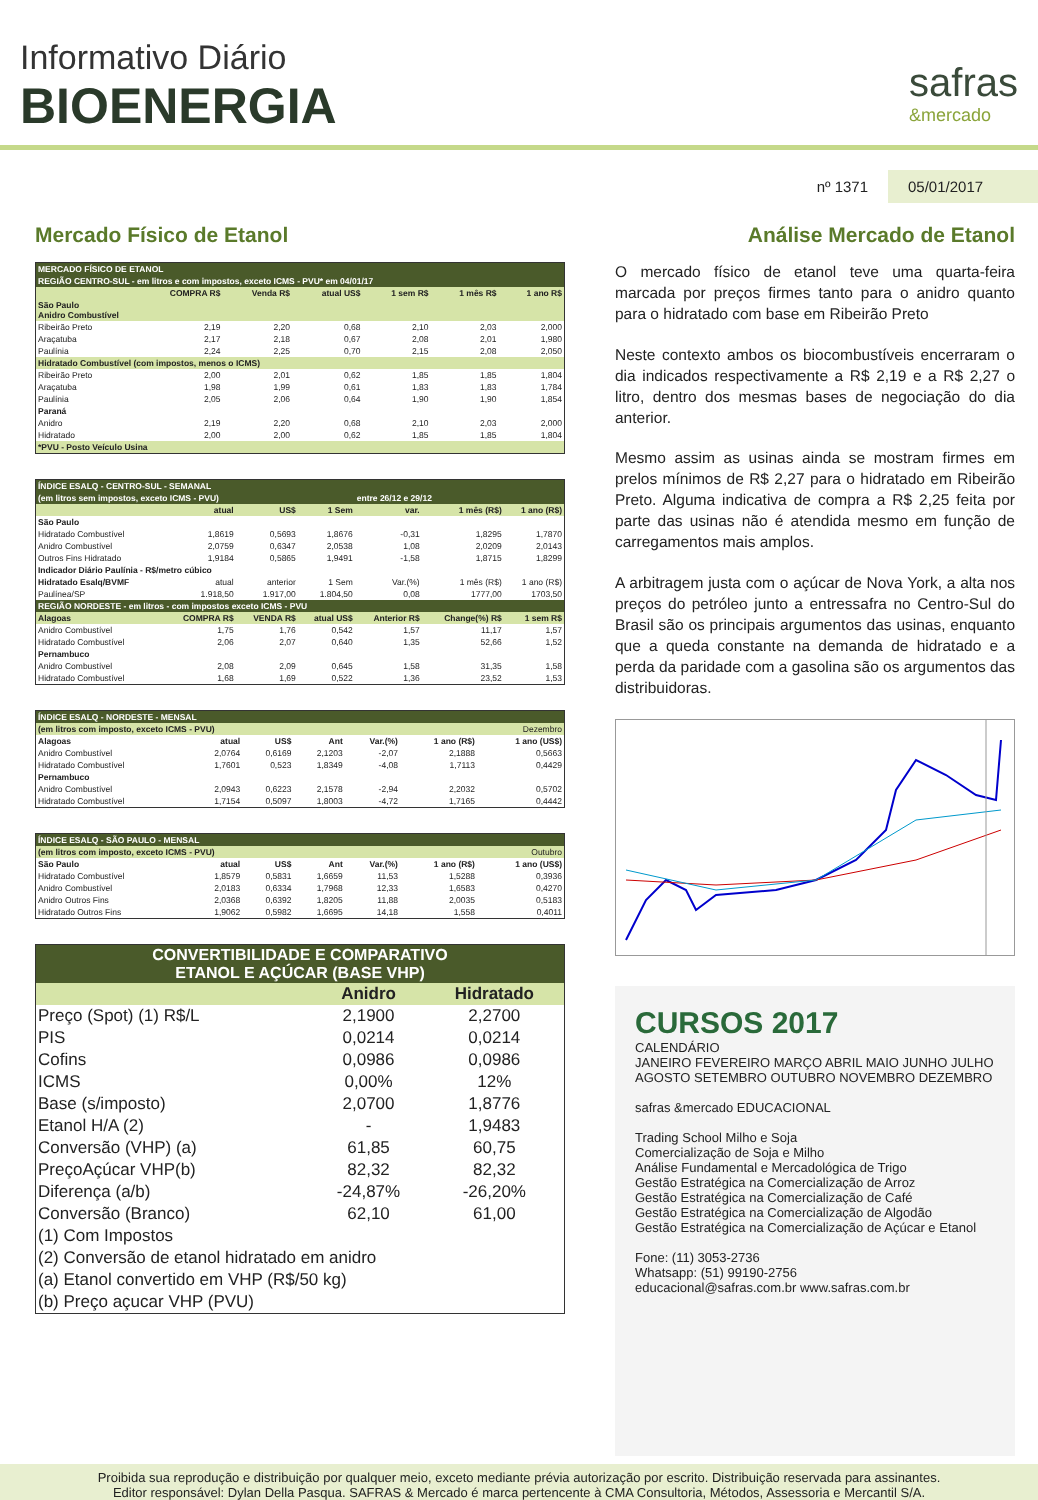Informativo Diário
BIOENERGIA
safras
&mercado
nº 1371 05/01/2017
Mercado Físico de Etanol
| MERCADO FÍSICO DE ETANOL | | | | | | |
| REGIÃO CENTRO-SUL - em litros e com impostos, exceto ICMS - PVU* em 04/01/17 | | | | | | |
| | COMPRA R$ | Venda R$ | atual US$ | 1 sem R$ | 1 mês R$ | 1 ano R$ |
| São Paulo Anidro Combustível | | | | | | |
| Ribeirão Preto | 2,19 | 2,20 | 0,68 | 2,10 | 2,03 | 2,000 |
| Araçatuba | 2,17 | 2,18 | 0,67 | 2,08 | 2,01 | 1,980 |
| Paulínia | 2,24 | 2,25 | 0,70 | 2,15 | 2,08 | 2,050 |
| Hidratado Combustível (com impostos, menos o ICMS) | | | | | | |
| Ribeirão Preto | 2,00 | 2,01 | 0,62 | 1,85 | 1,85 | 1,804 |
| Araçatuba | 1,98 | 1,99 | 0,61 | 1,83 | 1,83 | 1,784 |
| Paulínia | 2,05 | 2,06 | 0,64 | 1,90 | 1,90 | 1,854 |
| Paraná | | | | | | |
| Anidro | 2,19 | 2,20 | 0,68 | 2,10 | 2,03 | 2,000 |
| Hidratado | 2,00 | 2,00 | 0,62 | 1,85 | 1,85 | 1,804 |
| *PVU - Posto Veículo Usina | | | | | | |
| ÍNDICE ESALQ - CENTRO-SUL - SEMANAL | | | | | | |
| (em litros sem impostos, exceto ICMS - PVU) | | | | entre 26/12 e 29/12 | | |
| | atual | US$ | 1 Sem | var. | 1 mês (R$) | 1 ano (R$) |
| São Paulo | | | | | | |
| Hidratado Combustível | 1,8619 | 0,5693 | 1,8676 | -0,31 | 1,8295 | 1,7870 |
| Anidro Combustível | 2,0759 | 0,6347 | 2,0538 | 1,08 | 2,0209 | 2,0143 |
| Outros Fins Hidratado | 1,9184 | 0,5865 | 1,9491 | -1,58 | 1,8715 | 1,8299 |
| Indicador Diário Paulínia - R$/metro cúbico | | | | | | |
| Hidratado Esalq/BVMF | atual | anterior | 1 Sem | Var.(%) | 1 mês (R$) | 1 ano (R$) |
| Paulínea/SP | 1.918,50 | 1.917,00 | 1.804,50 | 0,08 | 1777,00 | 1703,50 |
| REGIÃO NORDESTE - em litros - com impostos exceto ICMS - PVU | | | | | | |
| Alagoas | COMPRA R$ | VENDA R$ | atual US$ | Anterior R$ | Change(%) R$ | 1 sem R$ |
| Anidro Combustível | 1,75 | 1,76 | 0,542 | 1,57 | 11,17 | 1,57 |
| Hidratado Combustível | 2,06 | 2,07 | 0,640 | 1,35 | 52,66 | 1,52 |
| Pernambuco | | | | | | |
| Anidro Combustível | 2,08 | 2,09 | 0,645 | 1,58 | 31,35 | 1,58 |
| Hidratado Combustível | 1,68 | 1,69 | 0,522 | 1,36 | 23,52 | 1,53 |
| ÍNDICE ESALQ - NORDESTE - MENSAL | | | | | | |
| (em litros com imposto, exceto ICMS - PVU) | | | | Dezembro | | |
| Alagoas | atual | US$ | Ant | Var.(%) | 1 ano (R$) | 1 ano (US$) |
| Anidro Combustível | 2,0764 | 0,6169 | 2,1203 | -2,07 | 2,1888 | 0,5663 |
| Hidratado Combustível | 1,7601 | 0,523 | 1,8349 | -4,08 | 1,7113 | 0,4429 |
| Pernambuco | | | | | | |
| Anidro Combustível | 2,0943 | 0,6223 | 2,1578 | -2,94 | 2,2032 | 0,5702 |
| Hidratado Combustível | 1,7154 | 0,5097 | 1,8003 | -4,72 | 1,7165 | 0,4442 |
| ÍNDICE ESALQ - SÃO PAULO - MENSAL | | | | | | |
| (em litros com imposto, exceto ICMS - PVU) | | | | Outubro | | |
| São Paulo | atual | US$ | Ant | Var.(%) | 1 ano (R$) | 1 ano (US$) |
| Hidratado Combustível | 1,8579 | 0,5831 | 1,6659 | 11,53 | 1,5288 | 0,3936 |
| Anidro Combustível | 2,0183 | 0,6334 | 1,7968 | 12,33 | 1,6583 | 0,4270 |
| Anidro Outros Fins | 2,0368 | 0,6392 | 1,8205 | 11,88 | 2,0035 | 0,5183 |
| Hidratado Outros Fins | 1,9062 | 0,5982 | 1,6695 | 14,18 | 1,558 | 0,4011 |
| CONVERTIBILIDADE E COMPARATIVO ETANOL E AÇÚCAR (BASE VHP) | | |
| | Anidro | Hidratado |
| Preço (Spot) (1) R$/L | 2,1900 | 2,2700 |
| PIS | 0,0214 | 0,0214 |
| Cofins | 0,0986 | 0,0986 |
| ICMS | 0,00% | 12% |
| Base (s/imposto) | 2,0700 | 1,8776 |
| Etanol H/A (2) | - | 1,9483 |
| Conversão (VHP) (a) | 61,85 | 60,75 |
| PreçoAçúcar VHP(b) | 82,32 | 82,32 |
| Diferença (a/b) | -24,87% | -26,20% |
| Conversão (Branco) | 62,10 | 61,00 |
| (1) Com Impostos | | |
| (2) Conversão de etanol hidratado em anidro | | |
| (a) Etanol convertido em VHP (R$/50 kg) | | |
| (b) Preço açucar VHP (PVU) | | |
Análise Mercado de Etanol
O mercado físico de etanol teve uma quarta-feira marcada por preços firmes tanto para o anidro quanto para o hidratado com base em Ribeirão Preto
Neste contexto ambos os biocombustíveis encerraram o dia indicados respectivamente a R$ 2,19 e a R$ 2,27 o litro, dentro dos mesmas bases de negociação do dia anterior.
Mesmo assim as usinas ainda se mostram firmes em prelos mínimos de R$ 2,27 para o hidratado em Ribeirão Preto. Alguma indicativa de compra a R$ 2,25 feita por parte das usinas não é atendida mesmo em função de carregamentos mais amplos.
A arbitragem justa com o açúcar de Nova York, a alta nos preços do petróleo junto a entressafra no Centro-Sul do Brasil são os principais argumentos das usinas, enquanto que a queda constante na demanda de hidratado e a perda da paridade com a gasolina são os argumentos das distribuidoras.
CURSOS 2017
CALENDÁRIO
JANEIRO FEVEREIRO MARÇO ABRIL MAIO JUNHO JULHO AGOSTO SETEMBRO OUTUBRO NOVEMBRO DEZEMBRO
safras &mercado EDUCACIONAL
Trading School Milho e Soja
Comercialização de Soja e Milho
Análise Fundamental e Mercadológica de Trigo
Gestão Estratégica na Comercialização de Arroz
Gestão Estratégica na Comercialização de Café
Gestão Estratégica na Comercialização de Algodão
Gestão Estratégica na Comercialização de Açúcar e Etanol
Fone: (11) 3053-2736
Whatsapp: (51) 99190-2756
educacional@safras.com.br www.safras.com.br
Proibida sua reprodução e distribuição por qualquer meio, exceto mediante prévia autorização por escrito. Distribuição reservada para assinantes.
Editor responsável: Dylan Della Pasqua. SAFRAS & Mercado é marca pertencente à CMA Consultoria, Métodos, Assessoria e Mercantil S/A.